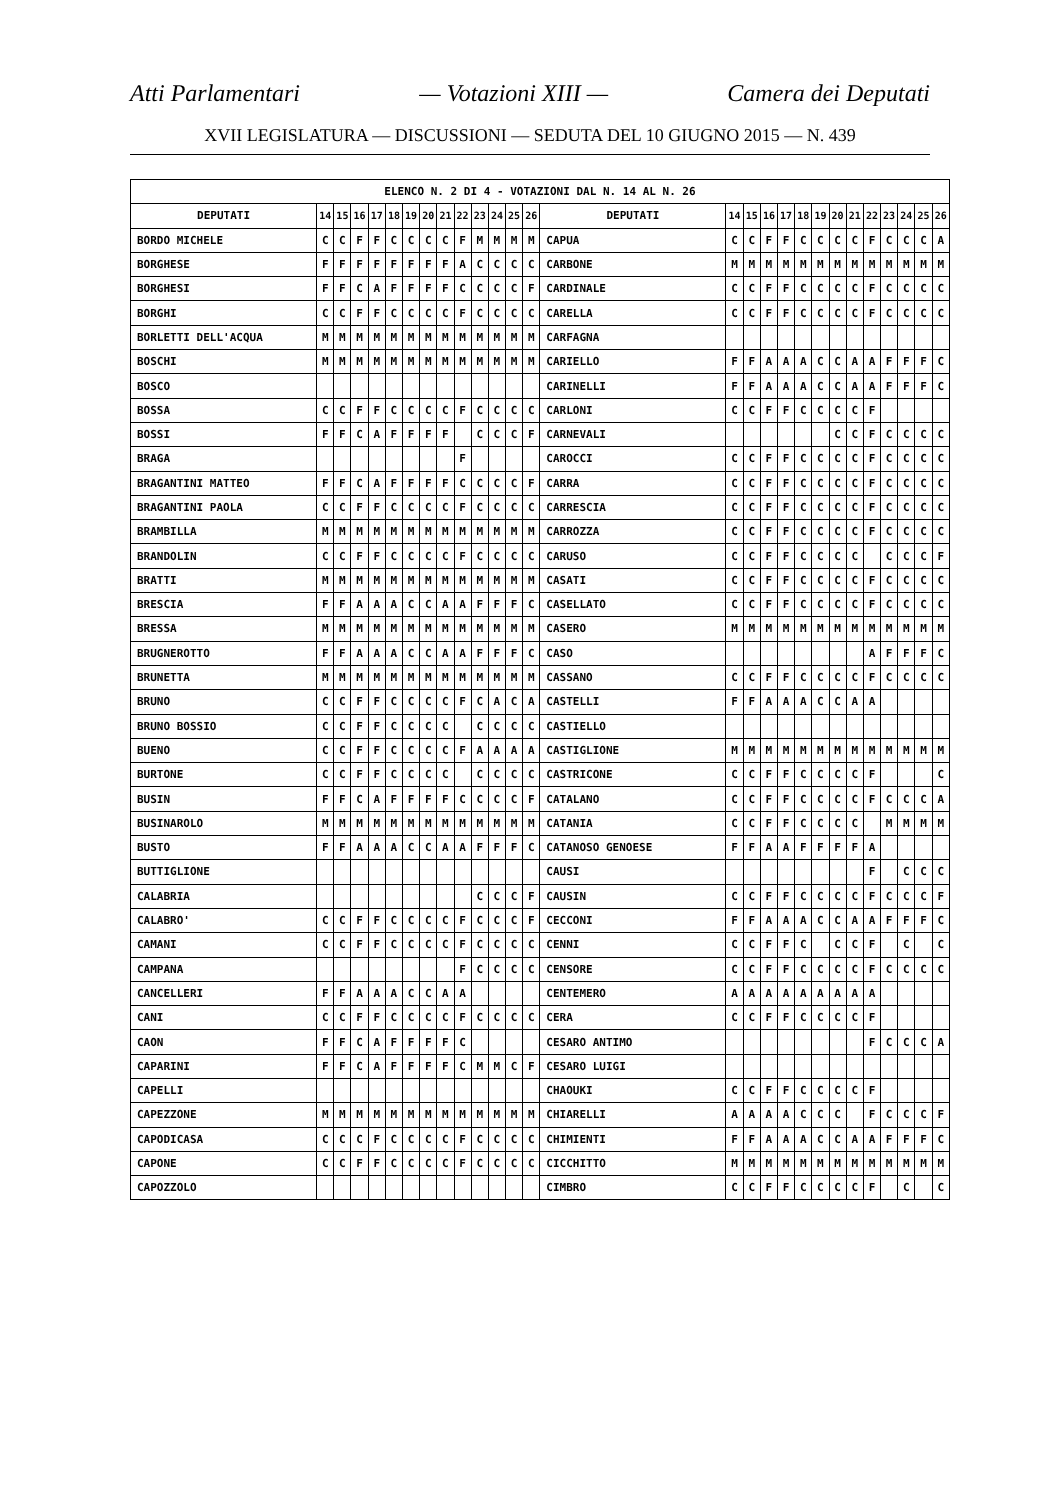Atti Parlamentari — Votazioni XIII — Camera dei Deputati
XVII LEGISLATURA — DISCUSSIONI — SEDUTA DEL 10 GIUGNO 2015 — N. 439
| ELENCO N. 2 DI 4 - VOTAZIONI DAL N. 14 AL N. 26 | | | | | | | | | | | | | | | | | | | | | | | | | | | |
| --- | --- | --- | --- | --- | --- | --- | --- | --- | --- | --- | --- | --- | --- | --- | --- | --- | --- | --- | --- | --- | --- | --- | --- | --- | --- | --- | --- |
| DEPUTATI | 14 | 15 | 16 | 17 | 18 | 19 | 20 | 21 | 22 | 23 | 24 | 25 | 26 | DEPUTATI | 14 | 15 | 16 | 17 | 18 | 19 | 20 | 21 | 22 | 23 | 24 | 25 | 26 |
| BORDO MICHELE | C | C | F | F | C | C | C | C | F | M | M | M | M | CAPUA | C | C | F | F | C | C | C | C | F | C | C | C | A |
| BORGHESE | F | F | F | F | F | F | F | F | A | C | C | C | C | CARBONE | M | M | M | M | M | M | M | M | M | M | M | M | M |
| BORGHESI | F | F | C | A | F | F | F | F | C | C | C | C | F | CARDINALE | C | C | F | F | C | C | C | C | F | C | C | C | C |
| BORGHI | C | C | F | F | C | C | C | C | F | C | C | C | C | CARELLA | C | C | F | F | C | C | C | C | F | C | C | C | C |
| BORLETTI DELL'ACQUA | M | M | M | M | M | M | M | M | M | M | M | M | M | CARFAGNA | | | | | | | | | | | | | |
| BOSCHI | M | M | M | M | M | M | M | M | M | M | M | M | M | CARIELLO | F | F | A | A | A | C | C | A | A | F | F | F | C |
| BOSCO | | | | | | | | | | | | | | CARINELLI | F | F | A | A | A | C | C | A | A | F | F | F | C |
| BOSSA | C | C | F | F | C | C | C | C | F | C | C | C | C | CARLONI | C | C | F | F | C | C | C | C | F | | | | |
| BOSSI | F | F | C | A | F | F | F | F | | C | C | C | F | CARNEVALI | | | | | | | C | C | F | C | C | C | C |
| BRAGA | | | | | | | | | F | | | | | CAROCCI | C | C | F | F | C | C | C | C | F | C | C | C | C |
| BRAGANTINI MATTEO | F | F | C | A | F | F | F | F | C | C | C | C | F | CARRA | C | C | F | F | C | C | C | C | F | C | C | C | C |
| BRAGANTINI PAOLA | C | C | F | F | C | C | C | C | F | C | C | C | C | CARRESCIA | C | C | F | F | C | C | C | C | F | C | C | C | C |
| BRAMBILLA | M | M | M | M | M | M | M | M | M | M | M | M | M | CARROZZA | C | C | F | F | C | C | C | C | F | C | C | C | C |
| BRANDOLIN | C | C | F | F | C | C | C | C | F | C | C | C | C | CARUSO | C | C | F | F | C | C | C | C | | C | C | C | F |
| BRATTI | M | M | M | M | M | M | M | M | M | M | M | M | M | CASATI | C | C | F | F | C | C | C | C | F | C | C | C | C |
| BRESCIA | F | F | A | A | A | C | C | A | A | F | F | F | C | CASELLATO | C | C | F | F | C | C | C | C | F | C | C | C | C |
| BRESSA | M | M | M | M | M | M | M | M | M | M | M | M | M | CASERO | M | M | M | M | M | M | M | M | M | M | M | M | M |
| BRUGNEROTTO | F | F | A | A | A | C | C | A | A | F | F | F | C | CASO | | | | | | | | | A | F | F | F | C |
| BRUNETTA | M | M | M | M | M | M | M | M | M | M | M | M | M | CASSANO | C | C | F | F | C | C | C | C | F | C | C | C | C |
| BRUNO | C | C | F | F | C | C | C | C | F | C | A | C | A | CASTELLI | F | F | A | A | A | C | C | A | A | | | | |
| BRUNO BOSSIO | C | C | F | F | C | C | C | C | | C | C | C | C | CASTIELLO | | | | | | | | | | | | | |
| BUENO | C | C | F | F | C | C | C | C | F | A | A | A | A | CASTIGLIONE | M | M | M | M | M | M | M | M | M | M | M | M | M |
| BURTONE | C | C | F | F | C | C | C | C | | C | C | C | C | CASTRICONE | C | C | F | F | C | C | C | C | F | | | | C |
| BUSIN | F | F | C | A | F | F | F | F | C | C | C | C | F | CATALANO | C | C | F | F | C | C | C | C | F | C | C | C | A |
| BUSINAROLO | M | M | M | M | M | M | M | M | M | M | M | M | M | CATANIA | C | C | F | F | C | C | C | C | | M | M | M | M |
| BUSTO | F | F | A | A | A | C | C | A | A | F | F | F | C | CATANOSO GENOESE | F | F | A | A | F | F | F | F | A | | | | |
| BUTTIGLIONE | | | | | | | | | | | | | | CAUSI | | | | | | | | | F | | C | C | C |
| CALABRIA | | | | | | | | | | C | C | C | F | CAUSIN | C | C | F | F | C | C | C | C | F | C | C | C | F |
| CALABRO' | C | C | F | F | C | C | C | C | F | C | C | C | F | CECCONI | F | F | A | A | A | C | C | A | A | F | F | F | C |
| CAMANI | C | C | F | F | C | C | C | C | F | C | C | C | C | CENNI | C | C | F | F | C | | C | C | F | | C | | C |
| CAMPANA | | | | | | | | | F | C | C | C | C | CENSORE | C | C | F | F | C | C | C | C | F | C | C | C | C |
| CANCELLERI | F | F | A | A | A | C | C | A | A | | | | | CENTEMERO | A | A | A | A | A | A | A | A | A | | | | |
| CANI | C | C | F | F | C | C | C | C | F | C | C | C | C | CERA | C | C | F | F | C | C | C | C | F | | | | |
| CAON | F | F | C | A | F | F | F | F | C | | | | | CESARO ANTIMO | | | | | | | | | F | C | C | C | A |
| CAPARINI | F | F | C | A | F | F | F | F | C | M | M | C | F | CESARO LUIGI | | | | | | | | | | | | | |
| CAPELLI | | | | | | | | | | | | | | CHAOUKI | C | C | F | F | C | C | C | C | F | | | | |
| CAPEZZONE | M | M | M | M | M | M | M | M | M | M | M | M | M | CHIARELLI | A | A | A | A | C | C | C | | F | C | C | C | F |
| CAPODICASA | C | C | C | F | C | C | C | C | F | C | C | C | C | CHIMIENTI | F | F | A | A | A | C | C | A | A | F | F | F | C |
| CAPONE | C | C | F | F | C | C | C | C | F | C | C | C | C | CICCHITTO | M | M | M | M | M | M | M | M | M | M | M | M | M |
| CAPOZZOLO | | | | | | | | | | | | | | CIMBRO | C | C | F | F | C | C | C | C | F | | C | | C |